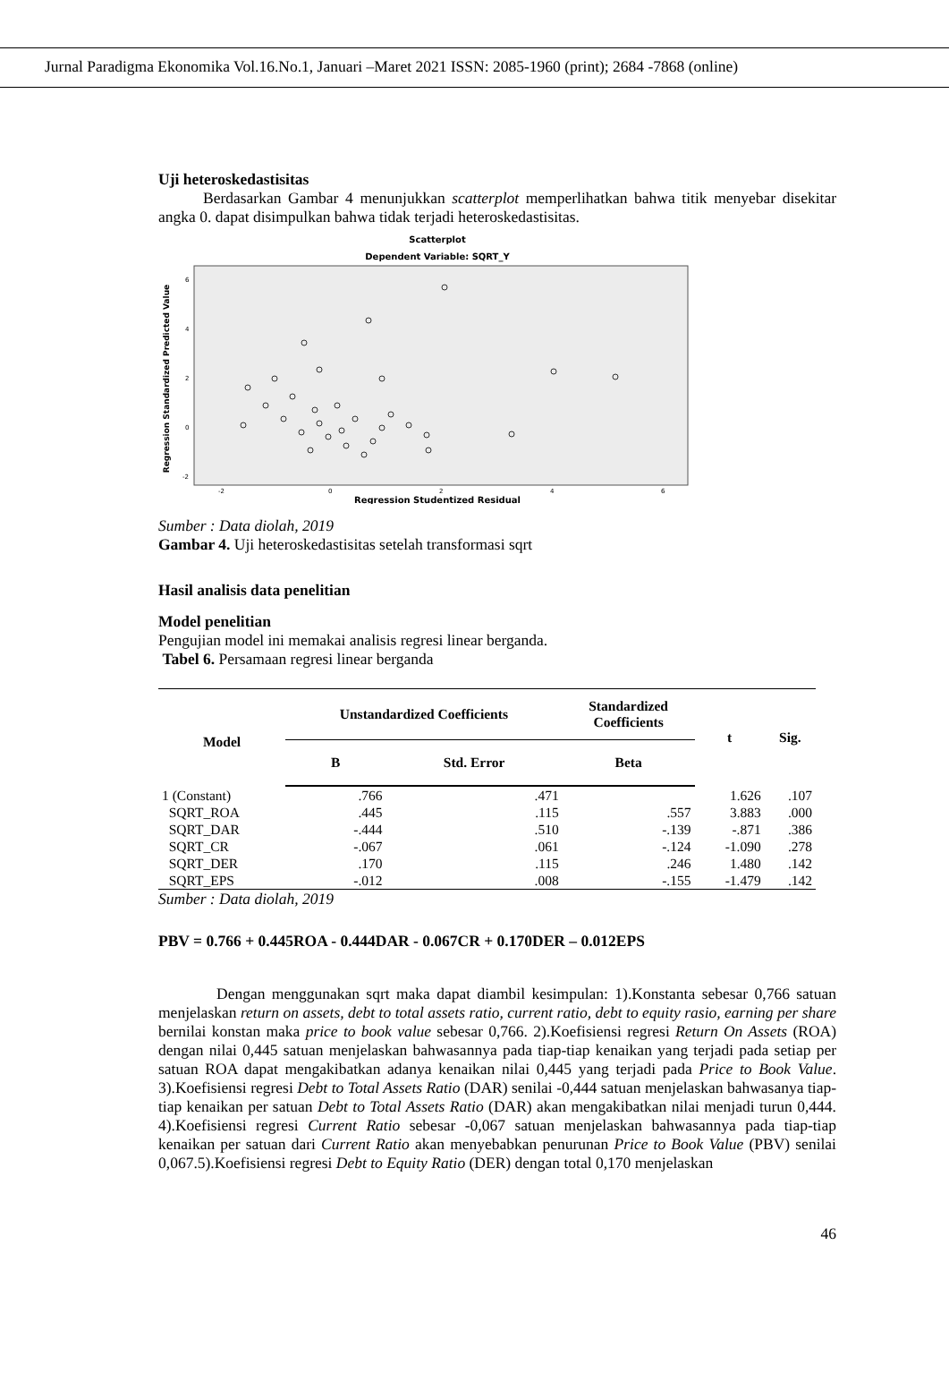Jurnal Paradigma Ekonomika Vol.16.No.1, Januari –Maret 2021 ISSN: 2085-1960 (print); 2684 -7868 (online)
Uji heteroskedastisitas
Berdasarkan Gambar 4 menunjukkan scatterplot memperlihatkan bahwa titik menyebar disekitar angka 0. dapat disimpulkan bahwa tidak terjadi heteroskedastisitas.
Scatterplot
Dependent Variable: SQRT_Y
Regression Standardized Predicted Value
6
4
2
0
-2
-2
0
2
4
6
Regression Studentized Residual
Sumber : Data diolah, 2019
Gambar 4. Uji heteroskedastisitas setelah transformasi sqrt
Hasil analisis data penelitian
Model penelitian
Pengujian model ini memakai analisis regresi linear berganda.
Tabel 6. Persamaan regresi linear berganda
| Model | Unstandardized Coefficients | | Standardized Coefficients | t | Sig. |
| --- | --- | --- | --- | --- | --- |
| | B | Std. Error | Beta | | |
| 1 (Constant) | .766 | .471 | | 1.626 | .107 |
| SQRT_ROA | .445 | .115 | .557 | 3.883 | .000 |
| SQRT_DAR | -.444 | .510 | -.139 | -.871 | .386 |
| SQRT_CR | -.067 | .061 | -.124 | -1.090 | .278 |
| SQRT_DER | .170 | .115 | .246 | 1.480 | .142 |
| SQRT_EPS | -.012 | .008 | -.155 | -1.479 | .142 |
Sumber : Data diolah, 2019
PBV = 0.766 + 0.445ROA - 0.444DAR - 0.067CR + 0.170DER – 0.012EPS
Dengan menggunakan sqrt maka dapat diambil kesimpulan: 1).Konstanta sebesar 0,766 satuan menjelaskan return on assets, debt to total assets ratio, current ratio, debt to equity rasio, earning per share bernilai konstan maka price to book value sebesar 0,766. 2).Koefisiensi regresi Return On Assets (ROA) dengan nilai 0,445 satuan menjelaskan bahwasannya pada tiap-tiap kenaikan yang terjadi pada setiap per satuan ROA dapat mengakibatkan adanya kenaikan nilai 0,445 yang terjadi pada Price to Book Value. 3).Koefisiensi regresi Debt to Total Assets Ratio (DAR) senilai -0,444 satuan menjelaskan bahwasanya tiap-tiap kenaikan per satuan Debt to Total Assets Ratio (DAR) akan mengakibatkan nilai menjadi turun 0,444. 4).Koefisiensi regresi Current Ratio sebesar -0,067 satuan menjelaskan bahwasannya pada tiap-tiap kenaikan per satuan dari Current Ratio akan menyebabkan penurunan Price to Book Value (PBV) senilai 0,067.5).Koefisiensi regresi Debt to Equity Ratio (DER) dengan total 0,170 menjelaskan
46